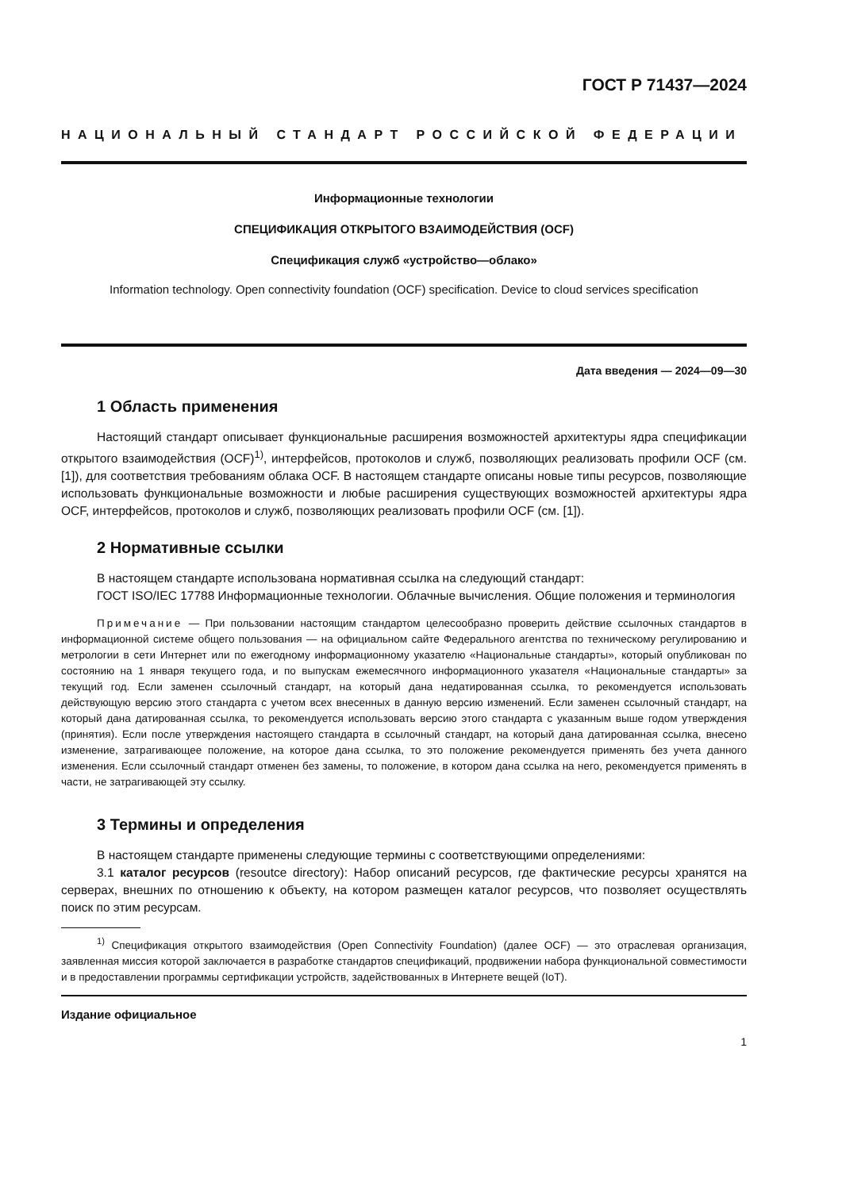ГОСТ Р 71437—2024
НАЦИОНАЛЬНЫЙ СТАНДАРТ РОССИЙСКОЙ ФЕДЕРАЦИИ
Информационные технологии
СПЕЦИФИКАЦИЯ ОТКРЫТОГО ВЗАИМОДЕЙСТВИЯ (OCF)
Спецификация служб «устройство—облако»
Information technology. Open connectivity foundation (OCF) specification. Device to cloud services specification
Дата введения — 2024—09—30
1 Область применения
Настоящий стандарт описывает функциональные расширения возможностей архитектуры ядра спецификации открытого взаимодействия (OCF)<sup>1)</sup>, интерфейсов, протоколов и служб, позволяющих реализовать профили OCF (см. [1]), для соответствия требованиям облака OCF. В настоящем стандарте описаны новые типы ресурсов, позволяющие использовать функциональные возможности и любые расширения существующих возможностей архитектуры ядра OCF, интерфейсов, протоколов и служб, позволяющих реализовать профили OCF (см. [1]).
2 Нормативные ссылки
В настоящем стандарте использована нормативная ссылка на следующий стандарт:
ГОСТ ISO/IEC 17788 Информационные технологии. Облачные вычисления. Общие положения и терминология
Примечание — При пользовании настоящим стандартом целесообразно проверить действие ссылочных стандартов в информационной системе общего пользования — на официальном сайте Федерального агентства по техническому регулированию и метрологии в сети Интернет или по ежегодному информационному указателю «Национальные стандарты», который опубликован по состоянию на 1 января текущего года, и по выпускам ежемесячного информационного указателя «Национальные стандарты» за текущий год. Если заменен ссылочный стандарт, на который дана недатированная ссылка, то рекомендуется использовать действующую версию этого стандарта с учетом всех внесенных в данную версию изменений. Если заменен ссылочный стандарт, на который дана датированная ссылка, то рекомендуется использовать версию этого стандарта с указанным выше годом утверждения (принятия). Если после утверждения настоящего стандарта в ссылочный стандарт, на который дана датированная ссылка, внесено изменение, затрагивающее положение, на которое дана ссылка, то это положение рекомендуется применять без учета данного изменения. Если ссылочный стандарт отменен без замены, то положение, в котором дана ссылка на него, рекомендуется применять в части, не затрагивающей эту ссылку.
3 Термины и определения
В настоящем стандарте применены следующие термины с соответствующими определениями:
3.1 каталог ресурсов (resoutce directory): Набор описаний ресурсов, где фактические ресурсы хранятся на серверах, внешних по отношению к объекту, на котором размещен каталог ресурсов, что позволяет осуществлять поиск по этим ресурсам.
<sup>1)</sup> Спецификация открытого взаимодействия (Open Connectivity Foundation) (далее OCF) — это отраслевая организация, заявленная миссия которой заключается в разработке стандартов спецификаций, продвижении набора функциональной совместимости и в предоставлении программы сертификации устройств, задействованных в Интернете вещей (IoT).
Издание официальное
1